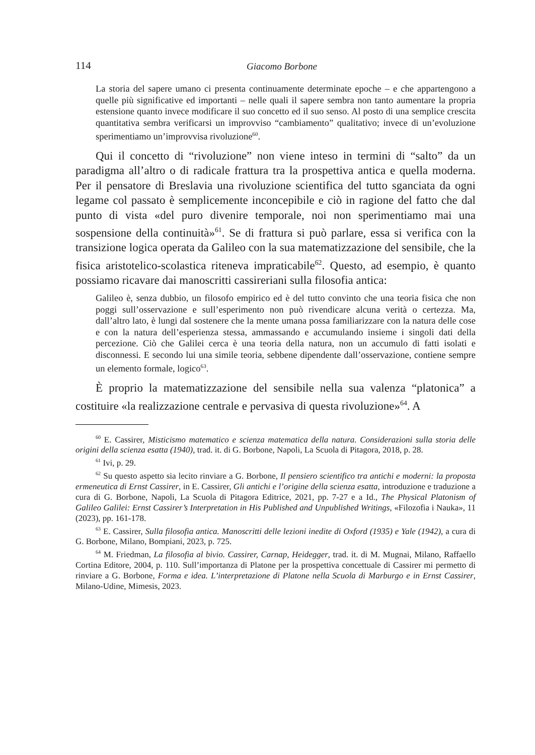114 Giacomo Borbone
La storia del sapere umano ci presenta continuamente determinate epoche – e che appartengono a quelle più significative ed importanti – nelle quali il sapere sembra non tanto aumentare la propria estensione quanto invece modificare il suo concetto ed il suo senso. Al posto di una semplice crescita quantitativa sembra verificarsi un improvviso “cambiamento” qualitativo; invece di un’evoluzione sperimentiamo un’improvvisa rivoluzione<sup>60</sup>.
Qui il concetto di “rivoluzione” non viene inteso in termini di “salto” da un paradigma all’altro o di radicale frattura tra la prospettiva antica e quella moderna. Per il pensatore di Breslavia una rivoluzione scientifica del tutto sganciata da ogni legame col passato è semplicemente inconcepibile e ciò in ragione del fatto che dal punto di vista «del puro divenire temporale, noi non sperimentiamo mai una sospensione della continuità»<sup>61</sup>. Se di frattura si può parlare, essa si verifica con la transizione logica operata da Galileo con la sua matematizzazione del sensibile, che la fisica aristotelico-scolastica riteneva impraticabile<sup>62</sup>. Questo, ad esempio, è quanto possiamo ricavare dai manoscritti cassireriani sulla filosofia antica:
Galileo è, senza dubbio, un filosofo empirico ed è del tutto convinto che una teoria fisica che non poggi sull’osservazione e sull’esperimento non può rivendicare alcuna verità o certezza. Ma, dall’altro lato, è lungi dal sostenere che la mente umana possa familiarizzare con la natura delle cose e con la natura dell’esperienza stessa, ammassando e accumulando insieme i singoli dati della percezione. Ciò che Galilei cerca è una teoria della natura, non un accumulo di fatti isolati e disconnessi. E secondo lui una simile teoria, sebbene dipendente dall’osservazione, contiene sempre un elemento formale, logico<sup>63</sup>.
È proprio la matematizzazione del sensibile nella sua valenza “platonica” a costituire «la realizzazione centrale e pervasiva di questa rivoluzione»<sup>64</sup>. A
<sup>60</sup> E. Cassirer, Misticismo matematico e scienza matematica della natura. Considerazioni sulla storia delle origini della scienza esatta (1940), trad. it. di G. Borbone, Napoli, La Scuola di Pitagora, 2018, p. 28.
<sup>61</sup> Ivi, p. 29.
<sup>62</sup> Su questo aspetto sia lecito rinviare a G. Borbone, Il pensiero scientifico tra antichi e moderni: la proposta ermeneutica di Ernst Cassirer, in E. Cassirer, Gli antichi e l’origine della scienza esatta, introduzione e traduzione a cura di G. Borbone, Napoli, La Scuola di Pitagora Editrice, 2021, pp. 7-27 e a Id., The Physical Platonism of Galileo Galilei: Ernst Cassirer’s Interpretation in His Published and Unpublished Writings, «Filozofia i Nauka», 11 (2023), pp. 161-178.
<sup>63</sup> E. Cassirer, Sulla filosofia antica. Manoscritti delle lezioni inedite di Oxford (1935) e Yale (1942), a cura di G. Borbone, Milano, Bompiani, 2023, p. 725.
<sup>64</sup> M. Friedman, La filosofia al bivio. Cassirer, Carnap, Heidegger, trad. it. di M. Mugnai, Milano, Raffaello Cortina Editore, 2004, p. 110. Sull’importanza di Platone per la prospettiva concettuale di Cassirer mi permetto di rinviare a G. Borbone, Forma e idea. L’interpretazione di Platone nella Scuola di Marburgo e in Ernst Cassirer, Milano-Udine, Mimesis, 2023.